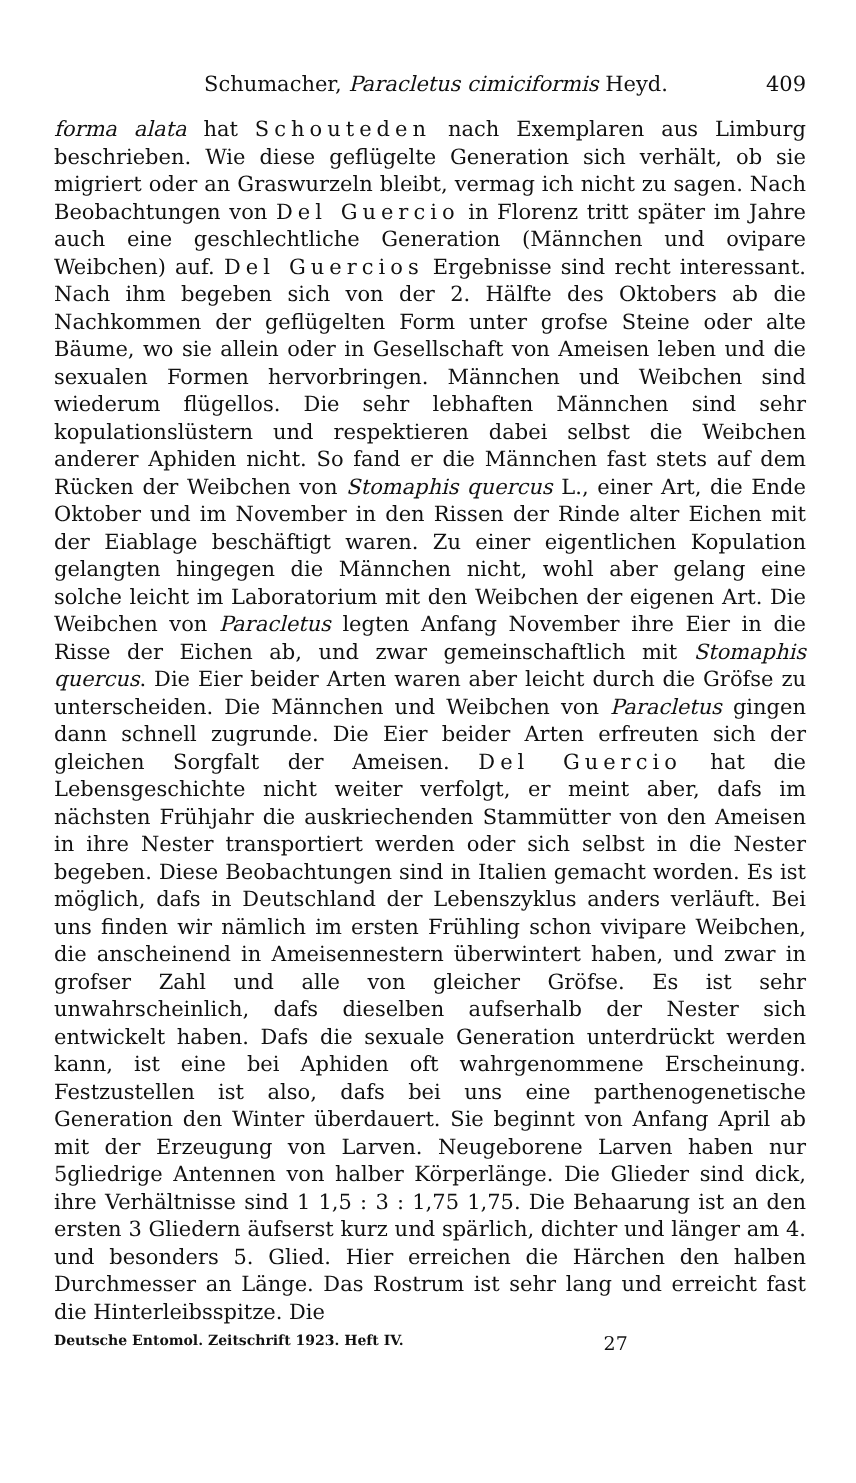Schumacher, Paracletus cimiciformis Heyd. 409
forma alata hat Schouteden nach Exemplaren aus Limburg beschrieben. Wie diese geflügelte Generation sich verhält, ob sie migriert oder an Graswurzeln bleibt, vermag ich nicht zu sagen. Nach Beobachtungen von Del Guercio in Florenz tritt später im Jahre auch eine geschlechtliche Generation (Männchen und ovipare Weibchen) auf. Del Guercios Ergebnisse sind recht interessant. Nach ihm begeben sich von der 2. Hälfte des Oktobers ab die Nachkommen der geflügelten Form unter grofse Steine oder alte Bäume, wo sie allein oder in Gesellschaft von Ameisen leben und die sexualen Formen hervorbringen. Männchen und Weibchen sind wiederum flügellos. Die sehr lebhaften Männchen sind sehr kopulationslüstern und respektieren dabei selbst die Weibchen anderer Aphiden nicht. So fand er die Männchen fast stets auf dem Rücken der Weibchen von Stomaphis quercus L., einer Art, die Ende Oktober und im November in den Rissen der Rinde alter Eichen mit der Eiablage beschäftigt waren. Zu einer eigentlichen Kopulation gelangten hingegen die Männchen nicht, wohl aber gelang eine solche leicht im Laboratorium mit den Weibchen der eigenen Art. Die Weibchen von Paracletus legten Anfang November ihre Eier in die Risse der Eichen ab, und zwar gemeinschaftlich mit Stomaphis quercus. Die Eier beider Arten waren aber leicht durch die Gröfse zu unterscheiden. Die Männchen und Weibchen von Paracletus gingen dann schnell zugrunde. Die Eier beider Arten erfreuten sich der gleichen Sorgfalt der Ameisen. Del Guercio hat die Lebensgeschichte nicht weiter verfolgt, er meint aber, dafs im nächsten Frühjahr die auskriechenden Stammütter von den Ameisen in ihre Nester transportiert werden oder sich selbst in die Nester begeben. Diese Beobachtungen sind in Italien gemacht worden. Es ist möglich, dafs in Deutschland der Lebenszyklus anders verläuft. Bei uns finden wir nämlich im ersten Frühling schon vivipare Weibchen, die anscheinend in Ameisennestern überwintert haben, und zwar in grofser Zahl und alle von gleicher Gröfse. Es ist sehr unwahrscheinlich, dafs dieselben aufserhalb der Nester sich entwickelt haben. Dafs die sexuale Generation unterdrückt werden kann, ist eine bei Aphiden oft wahrgenommene Erscheinung. Festzustellen ist also, dafs bei uns eine parthenogenetische Generation den Winter überdauert. Sie beginnt von Anfang April ab mit der Erzeugung von Larven. Neugeborene Larven haben nur 5gliedrige Antennen von halber Körperlänge. Die Glieder sind dick, ihre Verhältnisse sind 1 1,5 : 3 : 1,75 1,75. Die Behaarung ist an den ersten 3 Gliedern äufserst kurz und spärlich, dichter und länger am 4. und besonders 5. Glied. Hier erreichen die Härchen den halben Durchmesser an Länge. Das Rostrum ist sehr lang und erreicht fast die Hinterleibsspitze. Die
Deutsche Entomol. Zeitschrift 1923. Heft IV. 27